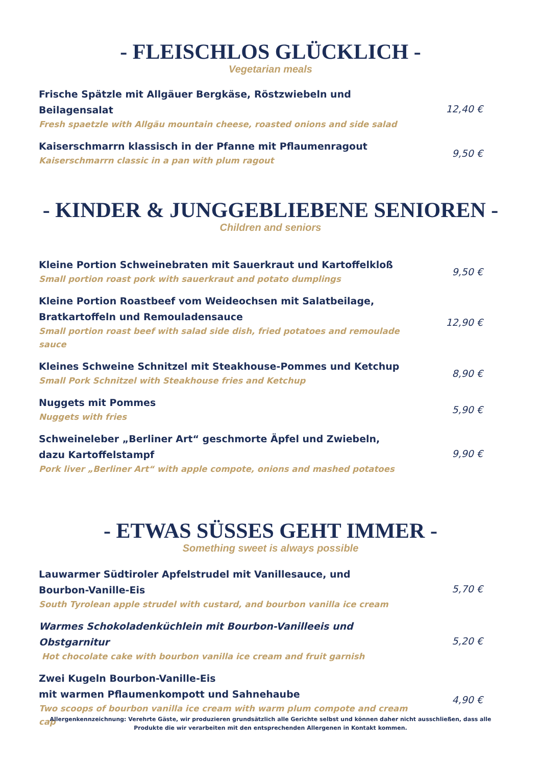- FLEISCHLOS GLÜCKLICH -
Vegetarian meals
Frische Spätzle mit Allgäuer Bergkäse, Röstzwiebeln und Beilagensalat
Fresh spaetzle with Allgäu mountain cheese, roasted onions and side salad
12,40 €
Kaiserschmarrn klassisch in der Pfanne mit Pflaumenragout
Kaiserschmarrn classic in a pan with plum ragout
9,50 €
- KINDER & JUNGGEBLIEBENE SENIOREN -
Children and seniors
Kleine Portion Schweinebraten mit Sauerkraut und Kartoffelkloß
Small portion roast pork with sauerkraut and potato dumplings
9,50 €
Kleine Portion Roastbeef vom Weideochsen mit Salatbeilage,
Bratkartoffeln und Remouladensauce
Small portion roast beef with salad side dish, fried potatoes and remoulade sauce
12,90 €
Kleines Schweine Schnitzel mit Steakhouse-Pommes und Ketchup
Small Pork Schnitzel with Steakhouse fries and Ketchup
8,90 €
Nuggets mit Pommes
Nuggets with fries
5,90 €
Schweineleber „Berliner Art“ geschmorte Äpfel und Zwiebeln,
dazu Kartoffelstampf
Pork liver „Berliner Art“ with apple compote, onions and mashed potatoes
9,90 €
- ETWAS SÜSSES GEHT IMMER -
Something sweet is always possible
Lauwarmer Südtiroler Apfelstrudel mit Vanillesauce, und
Bourbon-Vanille-Eis
South Tyrolean apple strudel with custard, and bourbon vanilla ice cream
5,70 €
Warmes Schokoladenküchlein mit Bourbon-Vanilleeis und Obstgarnitur
Hot chocolate cake with bourbon vanilla ice cream and fruit garnish
5,20 €
Zwei Kugeln Bourbon-Vanille-Eis
mit warmen Pflaumenkompott und Sahnehaube
Two scoops of bourbon vanilla ice cream with warm plum compote and cream cap
4,90 €
Allergenkennzeichnung: Verehrte Gäste, wir produzieren grundsätzlich alle Gerichte selbst und können daher nicht ausschließen, dass alle Produkte die wir verarbeiten mit den entsprechenden Allergenen in Kontakt kommen.